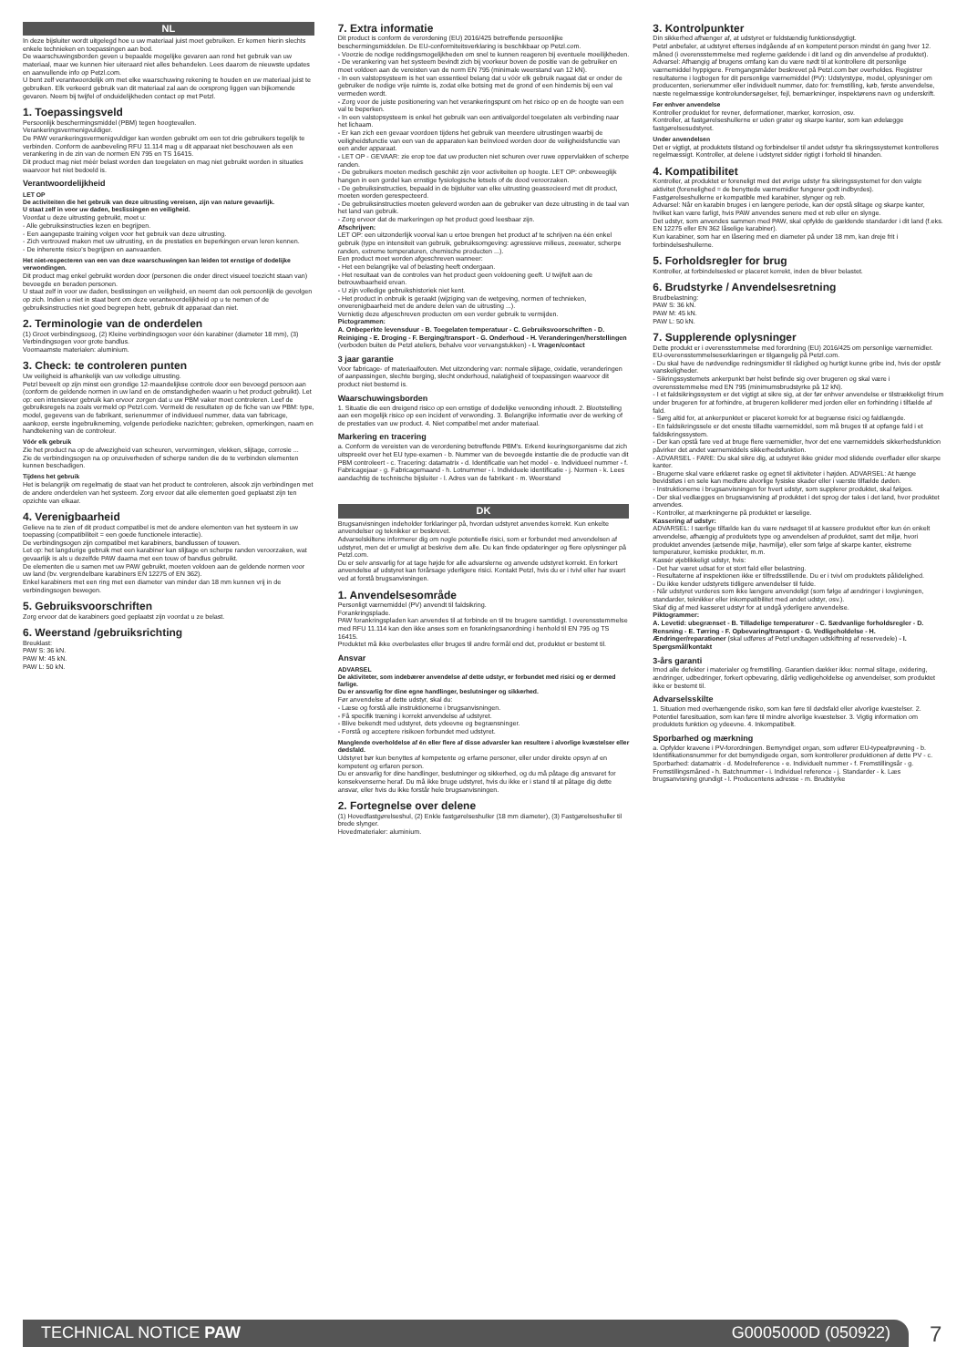NL
In deze bijsluiter wordt uitgelegd hoe u uw materiaal juist moet gebruiken. Er komen hierin slechts enkele technieken en toepassingen aan bod.
De waarschuwingsborden geven u bepaalde mogelijke gevaren aan rond het gebruik van uw materiaal, maar we kunnen hier uiteraard niet alles behandelen. Lees daarom de nieuwste updates en aanvullende info op Petzl.com.
U bent zelf verantwoordelijk om met elke waarschuwing rekening te houden en uw materiaal juist te gebruiken. Elk verkeerd gebruik van dit materiaal zal aan de oorsprong liggen van bijkomende gevaren. Neem bij twijfel of onduidelijkheden contact op met Petzl.
1. Toepassingsveld
Persoonlijk beschermingsmiddel (PBM) tegen hoogtevallen.
Verankeringsvermenigvuldiger.
De PAW verankeringsvermenigvuldiger kan worden gebruikt om een tot drie gebruikers tegelijk te verbinden. Conform de aanbeveling RFU 11.114 mag u dit apparaat niet beschouwen als een verankering in de zin van de normen EN 795 en TS 16415.
Dit product mag niet méér belast worden dan toegelaten en mag niet gebruikt worden in situaties waarvoor het niet bedoeld is.
Verantwoordelijkheid
LET OP
De activiteiten die het gebruik van deze uitrusting vereisen, zijn van nature gevaarlijk.
U staat zelf in voor uw daden, beslissingen en veiligheid.
Voordat u deze uitrusting gebruikt, moet u:
- Alle gebruiksinstructies lezen en begrijpen.
- Een aangepaste training volgen voor het gebruik van deze uitrusting.
- Zich vertrouwd maken met uw uitrusting, en de prestaties en beperkingen ervan leren kennen.
- De inherente risico's begrijpen en aanvaarden.
Het niet-respecteren van een van deze waarschuwingen kan leiden tot ernstige of dodelijke verwondingen.
Dit product mag enkel gebruikt worden door (personen die onder direct visueel toezicht staan van) bevoegde en beraden personen.
U staat zelf in voor uw daden, beslissingen en veiligheid, en neemt dan ook persoonlijk de gevolgen op zich. Indien u niet in staat bent om deze verantwoordelijkheid op u te nemen of de gebruiksinstructies niet goed begrepen hebt, gebruik dit apparaat dan niet.
2. Terminologie van de onderdelen
(1) Groot verbindingsoog, (2) Kleine verbindingsogen voor één karabiner (diameter 18 mm), (3) Verbindingsogen voor grote bandlus.
Voornaamste materialen: aluminium.
3. Check: te controleren punten
Uw veiligheid is afhankelijk van uw volledige uitrusting.
Petzl beveelt op zijn minst een grondige 12-maandelijkse controle door een bevoegd persoon aan (conform de geldende normen in uw land en de omstandigheden waarin u het product gebruikt). Let op: een intensiever gebruik kan ervoor zorgen dat u uw PBM vaker moet controleren. Leef de gebruiksregels na zoals vermeld op Petzl.com. Vermeld de resultaten op de fiche van uw PBM: type, model, gegevens van de fabrikant, serienummer of individueel nummer, data van fabricage, aankoop, eerste ingebruikneming, volgende periodieke nazichten; gebreken, opmerkingen, naam en handtekening van de controleur.
Vóór elk gebruik
Zie het product na op de afwezigheid van scheuren, vervormingen, vlekken, slijtage, corrosie ...
Zie de verbindingsogen na op onzuiverheden of scherpe randen die de te verbinden elementen kunnen beschadigen.
Tijdens het gebruik
Het is belangrijk om regelmatig de staat van het product te controleren, alsook zijn verbindingen met de andere onderdelen van het systeem. Zorg ervoor dat alle elementen goed geplaatst zijn ten opzichte van elkaar.
4. Verenigbaarheid
Gelieve na te zien of dit product compatibel is met de andere elementen van het systeem in uw toepassing (compatibiliteit = een goede functionele interactie).
De verbindingsogen zijn compatibel met karabiners, bandlussen of touwen.
Let op: het langdurige gebruik met een karabiner kan slijtage en scherpe randen veroorzaken, wat gevaarlijk is als u dezelfde PAW daarna met een touw of bandlus gebruikt.
De elementen die u samen met uw PAW gebruikt, moeten voldoen aan de geldende normen voor uw land (bv. vergrendelbare karabiners EN 12275 of EN 362).
Enkel karabiners met een ring met een diameter van minder dan 18 mm kunnen vrij in de verbindingsogen bewegen.
5. Gebruiksvoorschriften
Zorg ervoor dat de karabiners goed geplaatst zijn voordat u ze belast.
6. Weerstand /gebruiksrichting
Breuklast:
PAW S: 36 kN.
PAW M: 45 kN.
PAW L: 50 kN.
7. Extra informatie
Dit product is conform de verordening (EU) 2016/425 betreffende persoonlijke beschermingsmiddelen. De EU-conformiteitsverklaring is beschikbaar op Petzl.com.
- Voorzie de nodige reddingsmogelijkheden om snel te kunnen reageren bij eventuele moeilijkheden.
- De verankering van het systeem bevindt zich bij voorkeur boven de positie van de gebruiker en moet voldoen aan de vereisten van de norm EN 795 (minimale weerstand van 12 kN).
- In een valstopsysteem is het van essentieel belang dat u vóór elk gebruik nagaat dat er onder de gebruiker de nodige vrije ruimte is, zodat elke botsing met de grond of een hindernis bij een val vermeden wordt.
- Zorg voor de juiste positionering van het verankeringspunt om het risico op en de hoogte van een val te beperken.
- In een valstopsysteem is enkel het gebruik van een antivalgordel toegelaten als verbinding naar het lichaam.
- Er kan zich een gevaar voordoen tijdens het gebruik van meerdere uitrustingen waarbij de veiligheidsfunctie van een van de apparaten kan beïnvloed worden door de veiligheidsfunctie van een ander apparaat.
- LET OP - GEVAAR: zie erop toe dat uw producten niet schuren over ruwe oppervlakken of scherpe randen.
- De gebruikers moeten medisch geschikt zijn voor activiteiten op hoogte. LET OP: onbeweeglijk hangen in een gordel kan ernstige fysiologische letsels of de dood veroorzaken.
- De gebruiksinstructies, bepaald in de bijsluiter van elke uitrusting geassocieerd met dit product, moeten worden gerespecteerd.
- De gebruiksinstructies moeten geleverd worden aan de gebruiker van deze uitrusting in de taal van het land van gebruik.
- Zorg ervoor dat de markeringen op het product goed leesbaar zijn.
Afschrijven:
LET OP: een uitzonderlijk voorval kan u ertoe brengen het product af te schrijven na één enkel gebruik (type en intensiteit van gebruik, gebruiksomgeving: agressieve milieus, zeewater, scherpe randen, extreme temperaturen, chemische producten ...).
Een product moet worden afgeschreven wanneer:
- Het een belangrijke val of belasting heeft ondergaan.
- Het resultaat van de controles van het product geen voldoening geeft. U twijfelt aan de betrouwbaarheid ervan.
- U zijn volledige gebruikshistoriek niet kent.
- Het product in onbruik is geraakt (wijziging van de wetgeving, normen of technieken, onverenigbaarheid met de andere delen van de uitrusting ...).
Vernietig deze afgeschreven producten om een verder gebruik te vermijden.
Pictogrammen:
A. Onbeperkte levensduur - B. Toegelaten temperatuur - C. Gebruiksvoorschriften - D. Reiniging - E. Droging - F. Berging/transport - G. Onderhoud - H. Veranderingen/herstellingen (verboden buiten de Petzl ateliers, behalve voor vervangstukken) - I. Vragen/contact
3 jaar garantie
Voor fabricage- of materiaalfouten. Met uitzondering van: normale slijtage, oxidatie, veranderingen of aanpassingen, slechte berging, slecht onderhoud, nalatigheid of toepassingen waarvoor dit product niet bestemd is.
Waarschuwingsborden
1. Situatie die een dreigend risico op een ernstige of dodelijke verwonding inhoudt. 2. Blootstelling aan een mogelijk risico op een incident of verwonding. 3. Belangrijke informatie over de werking of de prestaties van uw product. 4. Niet compatibel met ander materiaal.
Markering en tracering
a. Conform de vereisten van de verordening betreffende PBM's. Erkend keuringsorganisme dat zich uitspreekt over het EU type-examen - b. Nummer van de bevoegde instantie die de productie van dit PBM controleert - c. Tracering: datamatrix - d. Identificatie van het model - e. Individueel nummer - f. Fabricagejaar - g. Fabricagemaand - h. Lotnummer - i. Individuele identificatie - j. Normen - k. Lees aandachtig de technische bijsluiter - l. Adres van de fabrikant - m. Weerstand
DK
Brugsanvisningen indeholder forklaringer på, hvordan udstyret anvendes korrekt. Kun enkelte anvendelser og teknikker er beskrevet.
Advarselskiltene informerer dig om nogle potentielle risici, som er forbundet med anvendelsen af udstyret, men det er umuligt at beskrive dem alle. Du kan finde opdateringer og flere oplysninger på Petzl.com.
Du er selv ansvarlig for at tage højde for alle advarslerne og anvende udstyret korrekt. En forkert anvendelse af udstyret kan forårsage yderligere risici. Kontakt Petzl, hvis du er i tvivl eller har svært ved at forstå brugsanvisningen.
1. Anvendelsesområde
Personligt værnemiddel (PV) anvendt til faldsikring.
Forankringsplade.
PAW forankringspladen kan anvendes til at forbinde en til tre brugere samtidigt. I overensstemmelse med RFU 11.114 kan den ikke anses som en forankringsanordning i henhold til EN 795 og TS 16415.
Produktet må ikke overbelastes eller bruges til andre formål end det, produktet er bestemt til.
Ansvar
ADVARSEL
De aktiviteter, som indebærer anvendelse af dette udstyr, er forbundet med risici og er dermed farlige.
Du er ansvarlig for dine egne handlinger, beslutninger og sikkerhed.
Før anvendelse af dette udstyr, skal du:
- Læse og forstå alle instruktionerne i brugsanvisningen.
- Få specifik træning i korrekt anvendelse af udstyret.
- Blive bekendt med udstyret, dets ydeevne og begrænsninger.
- Forstå og acceptere risikoen forbundet med udstyret.
Manglende overholdelse af én eller flere af disse advarsler kan resultere i alvorlige kvæstelser eller dødsfald.
Udstyret bør kun benyttes af kompetente og erfarne personer, eller under direkte opsyn af en kompetent og erfaren person.
Du er ansvarlig for dine handlinger, beslutninger og sikkerhed, og du må påtage dig ansvaret for konsekvenserne heraf. Du må ikke bruge udstyret, hvis du ikke er i stand til at påtage dig dette ansvar, eller hvis du ikke forstår hele brugsanvisningen.
2. Fortegnelse over delene
(1) Hovedfastgørelseshul, (2) Enkle fastgørelseshuller (18 mm diameter), (3) Fastgørelseshuller til brede slynger.
Hovedmaterialer: aluminium.
3. Kontrolpunkter
Din sikkerhed afhænger af, at udstyret er fuldstændig funktionsdygtigt.
Petzl anbefaler, at udstyret efterses indgående af en kompetent person mindst én gang hver 12. måned (i overensstemmelse med reglerne gældende i dit land og din anvendelse af produktet). Advarsel: Afhængig af brugens omfang kan du være nødt til at kontrollere dit personlige værnemiddel hyppigere. Fremgangsmåder beskrevet på Petzl.com bør overholdes. Registrer resultaterne i logbogen for dit personlige værnemiddel (PV): Udstyrstype, model, oplysninger om producenten, serienummer eller individuelt nummer, dato for: fremstilling, køb, første anvendelse, næste regelmæssige kontrolundersøgelser, fejl, bemærkninger, inspektørens navn og underskrift.
Før enhver anvendelse
Kontroller produktet for revner, deformationer, mærker, korrosion, osv.
Kontroller, at fastgørelseshullerne er uden grater og skarpe kanter, som kan ødelægge fastgørelsesudstyret.
Under anvendelsen
Det er vigtigt, at produktets tilstand og forbindelser til andet udstyr fra sikringssystemet kontrolleres regelmæssigt. Kontroller, at delene i udstyret sidder rigtigt i forhold til hinanden.
4. Kompatibilitet
Kontroller, at produktet er foreneligt med det øvrige udstyr fra sikringssystemet for den valgte aktivitet (forenelighed = de benyttede værnemidler fungerer godt indbyrdes).
Fastgørelseshullerne er kompatible med karabiner, slynger og reb.
Advarsel: Når en karabin bruges i en længere periode, kan der opstå slitage og skarpe kanter, hvilket kan være farligt, hvis PAW anvendes senere med et reb eller en slynge.
Det udstyr, som anvendes sammen med PAW, skal opfylde de gældende standarder i dit land (f.eks. EN 12275 eller EN 362 låselige karabiner).
Kun karabiner, som har en låsering med en diameter på under 18 mm, kan dreje frit i forbindelseshullerne.
5. Forholdsregler for brug
Kontroller, at forbindelsesled er placeret korrekt, inden de bliver belastet.
6. Brudstyrke / Anvendelsesretning
Brudbelastning:
PAW S: 36 kN.
PAW M: 45 kN.
PAW L: 50 kN.
7. Supplerende oplysninger
Dette produkt er i overensstemmelse med forordning (EU) 2016/425 om personlige værnemidler. EU-overensstemmelseserklæringen er tilgængelig på Petzl.com.
- Du skal have de nødvendige redningsmidler til rådighed og hurtigt kunne gribe ind, hvis der opstår vanskeligheder.
- Sikringssystemets ankerpunkt bør helst befinde sig over brugeren og skal være i overensstemmelse med EN 795 (minimumsbrudstyrke på 12 kN).
- I et faldsikringssystem er det vigtigt at sikre sig, at der før enhver anvendelse er tilstrækkeligt frirum under brugeren for at forhindre, at brugeren kolliderer med jorden eller en forhindring i tilfælde af fald.
- Sørg altid for, at ankerpunktet er placeret korrekt for at begrænse risici og faldlængde.
- En faldsikringssele er det eneste tilladte værnemiddel, som må bruges til at opfange fald i et faldsikringssystem.
- Der kan opstå fare ved at bruge flere værnemidler, hvor det ene værnemiddels sikkerhedsfunktion påvirker det andet værnemiddels sikkerhedsfunktion.
- ADVARSEL - FARE: Du skal sikre dig, at udstyret ikke gnider mod slidende overflader eller skarpe kanter.
- Brugerne skal være erklæret raske og egnet til aktiviteter i højden. ADVARSEL: At hænge bevidstløs i en sele kan medføre alvorlige fysiske skader eller i værste tilfælde døden.
- Instruktionerne i brugsanvisningen for hvert udstyr, som supplerer produktet, skal følges.
- Der skal vedlægges en brugsanvisning af produktet i det sprog der tales i det land, hvor produktet anvendes.
- Kontroller, at mærkningerne på produktet er læselige.
Kassering af udstyr:
ADVARSEL: I særlige tilfælde kan du være nødsaget til at kassere produktet efter kun én enkelt anvendelse, afhængig af produktets type og anvendelsen af produktet, samt det miljø, hvori produktet anvendes (ætsende miljø, havmiljø), eller som følge af skarpe kanter, ekstreme temperaturer, kemiske produkter, m.m.
Kassér øjeblikkeligt udstyr, hvis:
- Det har været udsat for et stort fald eller belastning.
- Resultaterne af inspektionen ikke er tilfredsstillende. Du er i tvivl om produktets pålidelighed.
- Du ikke kender udstyrets tidligere anvendelser til fulde.
- Når udstyret vurderes som ikke længere anvendeligt (som følge af ændringer i lovgivningen, standarder, teknikker eller inkompatibilitet med andet udstyr, osv.).
Skaf dig af med kasseret udstyr for at undgå yderligere anvendelse.
Piktogrammer:
A. Levetid: ubegrænset - B. Tilladelige temperaturer - C. Sædvanlige forholdsregler - D. Rensning - E. Tørring - F. Opbevaring/transport - G. Vedligeholdelse - H. Ændringer/reparationer (skal udføres af Petzl undtagen udskiftning af reservedele) - I. Spørgsmål/kontakt
3-års garanti
Imod alle defekter i materialer og fremstilling. Garantien dækker ikke: normal slitage, oxidering, ændringer, udbedringer, forkert opbevaring, dårlig vedligeholdelse og anvendelser, som produktet ikke er bestemt til.
Advarselsskilte
1. Situation med overhængende risiko, som kan føre til dødsfald eller alvorlige kvæstelser. 2. Potentiel faresituation, som kan føre til mindre alvorlige kvæstelser. 3. Vigtig information om produktets funktion og ydeevne. 4. Inkompatibelt.
Sporbarhed og mærkning
a. Opfylder kravene i PV-forordningen. Bemyndiget organ, som udfører EU-typeafprøvning - b. Identifikationsnummer for det bemyndigede organ, som kontrollerer produktionen af dette PV - c. Sporbarhed: datamatrix - d. Modelreference - e. Individuelt nummer - f. Fremstillingsår - g. Fremstillingsmåned - h. Batchnummer - i. Individuel reference - j. Standarder - k. Læs brugsanvisning grundigt - l. Producentens adresse - m. Brudstyrke
TECHNICAL NOTICE PAW G0005000D (050922) 7